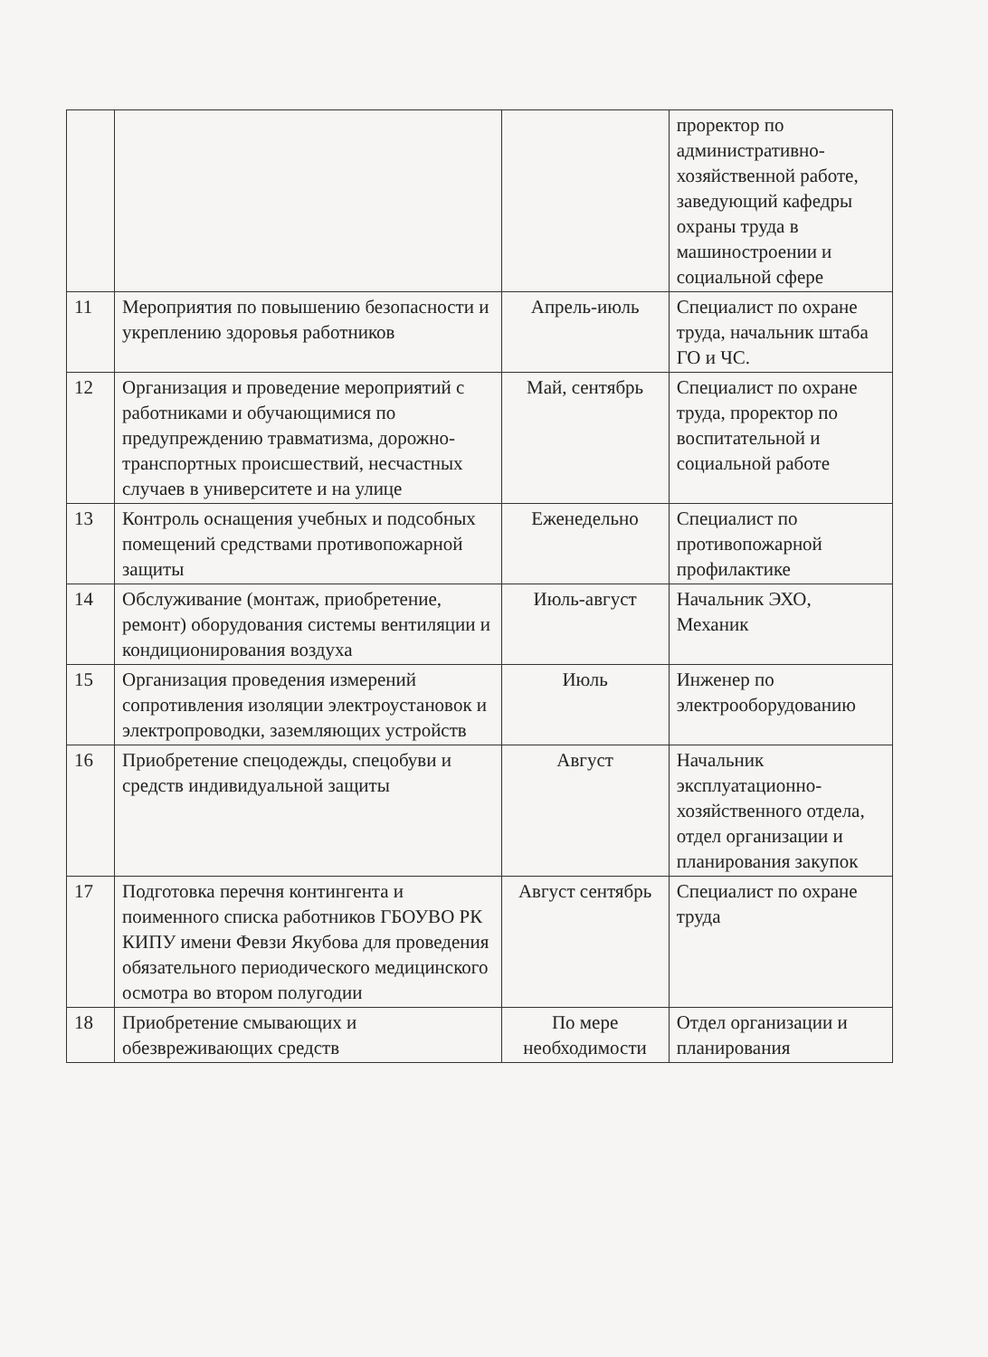| | | | проректор по административно-хозяйственной работе, заведующий кафедры охраны труда в машиностроении и социальной сфере |
| 11 | Мероприятия по повышению безопасности и укреплению здоровья работников | Апрель-июль | Специалист по охране труда, начальник штаба ГО и ЧС. |
| 12 | Организация и проведение мероприятий с работниками и обучающимися по предупреждению травматизма, дорожно-транспортных происшествий, несчастных случаев в университете и на улице | Май, сентябрь | Специалист по охране труда, проректор по воспитательной и социальной работе |
| 13 | Контроль оснащения учебных и подсобных помещений средствами противопожарной защиты | Еженедельно | Специалист по противопожарной профилактике |
| 14 | Обслуживание (монтаж, приобретение, ремонт) оборудования системы вентиляции и кондиционирования воздуха | Июль-август | Начальник ЭХО, Механик |
| 15 | Организация проведения измерений сопротивления изоляции электроустановок и электропроводки, заземляющих устройств | Июль | Инженер по электрооборудованию |
| 16 | Приобретение спецодежды, спецобуви и средств индивидуальной защиты | Август | Начальник эксплуатационно-хозяйственного отдела, отдел организации и планирования закупок |
| 17 | Подготовка перечня контингента и поименного списка работников ГБОУВО РК КИПУ имени Февзи Якубова для проведения обязательного периодического медицинского осмотра во втором полугодии | Август сентябрь | Специалист по охране труда |
| 18 | Приобретение смывающих и обезвреживающих средств | По мере необходимости | Отдел организации и планирования |